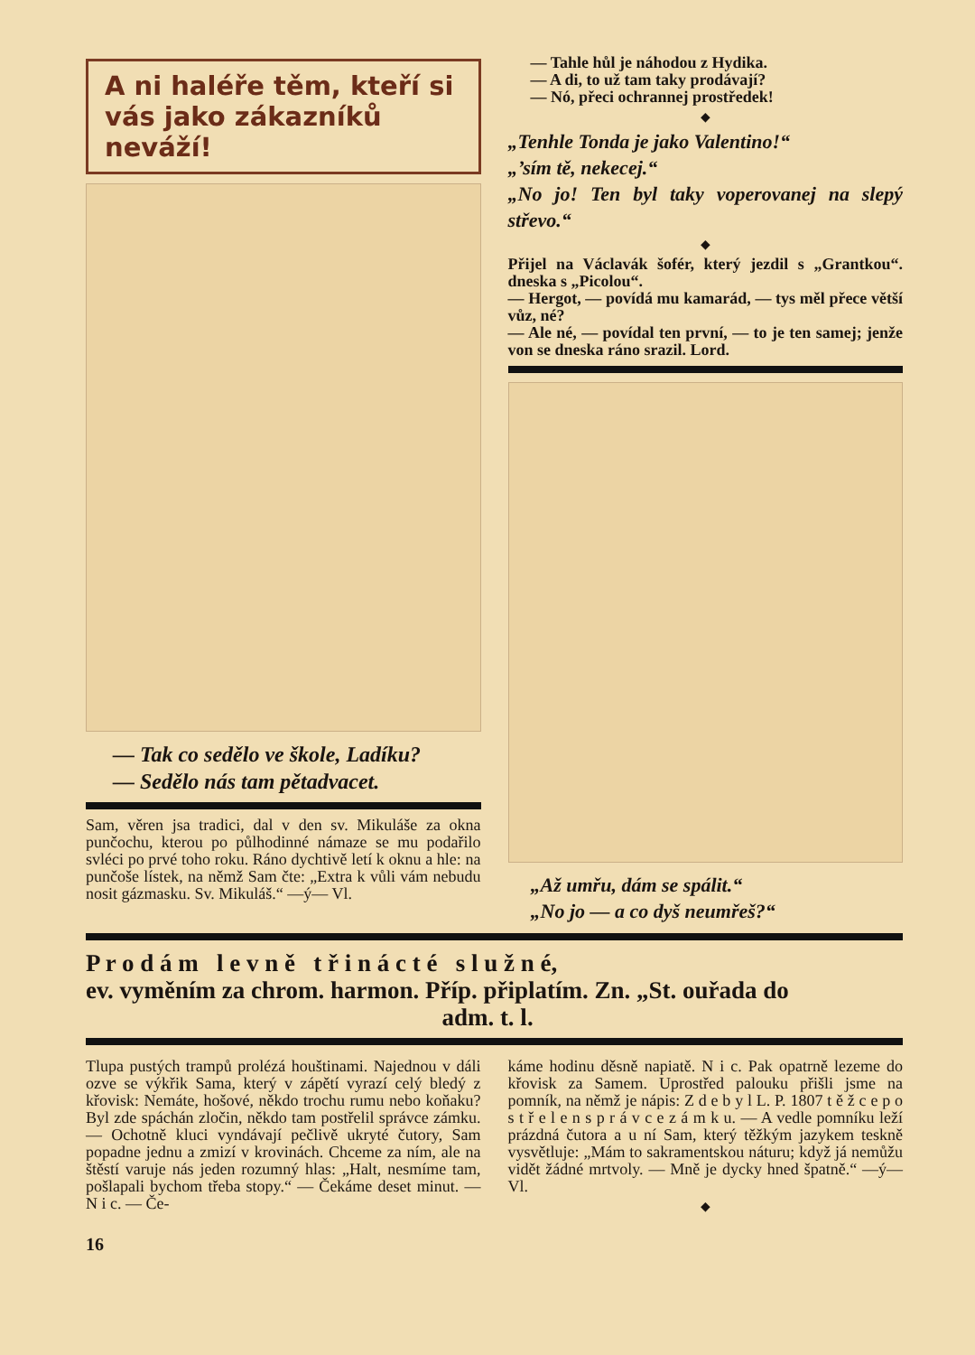A ni haléře těm, kteří si vás jako zákazníků neváží!
— Tak co sedělo ve škole, Ladíku?
— Sedělo nás tam pětadvacet.
Sam, věren jsa tradici, dal v den sv. Mikuláše za okna punčochu, kterou po půlhodinné námaze se mu podařilo svléci po prvé toho roku. Ráno dychtivě letí k oknu a hle: na punčoše lístek, na němž Sam čte: „Extra k vůli vám nebudu nosit gázmasku. Sv. Mikuláš.“ —ý— Vl.
— Tahle hůl je náhodou z Hydika.
— A di, to už tam taky prodávají?
— Nó, přeci ochrannej prostředek!
◆
„Tenhle Tonda je jako Valentino!“
„’sím tě, nekecej.“
„No jo! Ten byl taky voperovanej na slepý střevo.“
◆
Přijel na Václavák šofér, který jezdil s „Grantkou“. dneska s „Picolou“.
— Hergot, — povídá mu kamarád, — tys měl přece větší vůz, né?
— Ale né, — povídal ten první, — to je ten samej; jenže von se dneska ráno srazil. Lord.
„Až umřu, dám se spálit.“
„No jo — a co dyš neumřeš?“
P r o d á m l e v n ě t ř i n á c t é s l u ž n é,
ev. vyměním za chrom. harmon. Příp. připlatím. Zn. „St. ouřada do
adm. t. l.
Tlupa pustých trampů prolézá houštinami. Najednou v dáli ozve se výkřik Sama, který v zápětí vyrazí celý bledý z křovisk: Nemáte, hošové, někdo trochu rumu nebo koňaku? Byl zde spáchán zločin, někdo tam postřelil správce zámku. — Ochotně kluci vyndávají pečlivě ukryté čutory, Sam popadne jednu a zmizí v krovinách. Chceme za ním, ale na štěstí varuje nás jeden rozumný hlas: „Halt, nesmíme tam, pošlapali bychom třeba stopy.“ — Čekáme deset minut. — N i c. — Če-
káme hodinu děsně napiatě. N i c. Pak opatrně lezeme do křovisk za Samem. Uprostřed palouku přišli jsme na pomník, na němž je nápis: Z d e b y l L. P. 1807 t ě ž c e p o s t ř e l e n s p r á v c e z á m k u. — A vedle pomníku leží prázdná čutora a u ní Sam, který těžkým jazykem teskně vysvětluje: „Mám to sakramentskou náturu; když já nemůžu vidět žádné mrtvoly. — Mně je dycky hned špatně.“ —ý— Vl.
◆
16